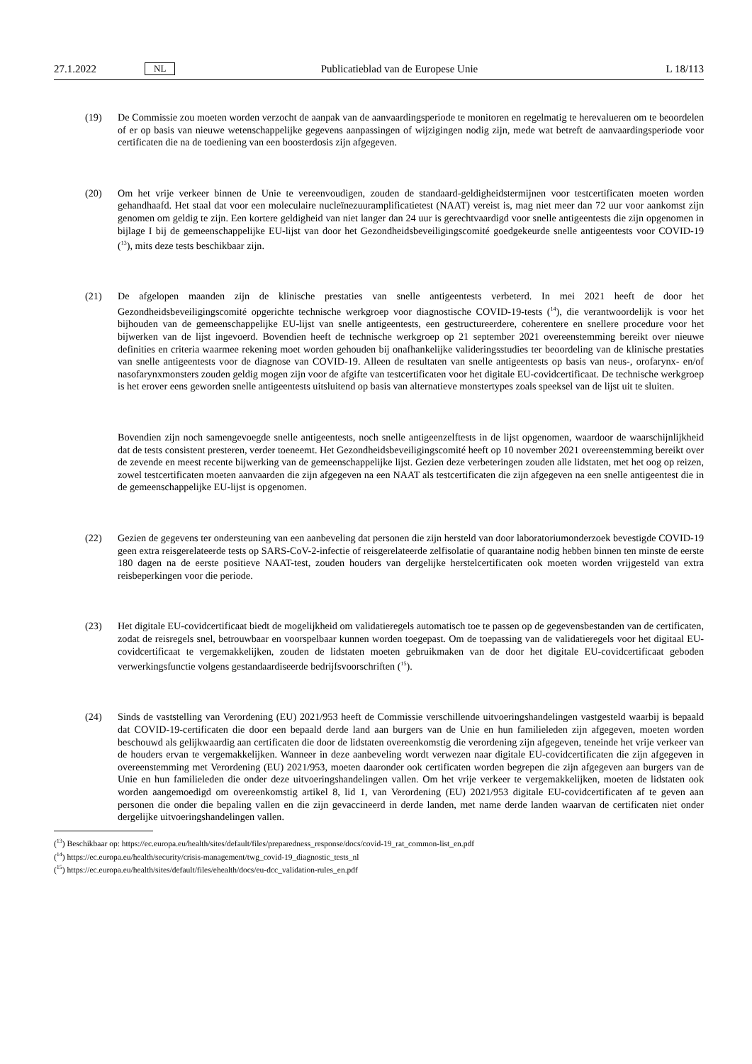27.1.2022 NL Publicatieblad van de Europese Unie L 18/113
(19) De Commissie zou moeten worden verzocht de aanpak van de aanvaardingsperiode te monitoren en regelmatig te herevalueren om te beoordelen of er op basis van nieuwe wetenschappelijke gegevens aanpassingen of wijzigingen nodig zijn, mede wat betreft de aanvaardingsperiode voor certificaten die na de toediening van een boosterdosis zijn afgegeven.
(20) Om het vrije verkeer binnen de Unie te vereenvoudigen, zouden de standaard-geldigheidstermijnen voor testcertificaten moeten worden gehandhaafd. Het staal dat voor een moleculaire nucleïnezuuramplificatietest (NAAT) vereist is, mag niet meer dan 72 uur voor aankomst zijn genomen om geldig te zijn. Een kortere geldigheid van niet langer dan 24 uur is gerechtvaardigd voor snelle antigeentests die zijn opgenomen in bijlage I bij de gemeenschappelijke EU-lijst van door het Gezondheidsbeveiligingscomité goedgekeurde snelle antigeentests voor COVID-19 (<sup>13</sup>), mits deze tests beschikbaar zijn.
(21) De afgelopen maanden zijn de klinische prestaties van snelle antigeentests verbeterd. In mei 2021 heeft de door het Gezondheidsbeveiligingscomité opgerichte technische werkgroep voor diagnostische COVID-19-tests (<sup>14</sup>), die verantwoordelijk is voor het bijhouden van de gemeenschappelijke EU-lijst van snelle antigeentests, een gestructureerdere, coherentere en snellere procedure voor het bijwerken van de lijst ingevoerd. Bovendien heeft de technische werkgroep op 21 september 2021 overeenstemming bereikt over nieuwe definities en criteria waarmee rekening moet worden gehouden bij onafhankelijke valideringsstudies ter beoordeling van de klinische prestaties van snelle antigeentests voor de diagnose van COVID-19. Alleen de resultaten van snelle antigeentests op basis van neus-, orofarynx- en/of nasofarynxmonsters zouden geldig mogen zijn voor de afgifte van testcertificaten voor het digitale EU-covidcertificaat. De technische werkgroep is het erover eens geworden snelle antigeentests uitsluitend op basis van alternatieve monstertypes zoals speeksel van de lijst uit te sluiten.
Bovendien zijn noch samengevoegde snelle antigeentests, noch snelle antigeenzelftests in de lijst opgenomen, waardoor de waarschijnlijkheid dat de tests consistent presteren, verder toeneemt. Het Gezondheidsbeveiligingscomité heeft op 10 november 2021 overeenstemming bereikt over de zevende en meest recente bijwerking van de gemeenschappelijke lijst. Gezien deze verbeteringen zouden alle lidstaten, met het oog op reizen, zowel testcertificaten moeten aanvaarden die zijn afgegeven na een NAAT als testcertificaten die zijn afgegeven na een snelle antigeentest die in de gemeenschappelijke EU-lijst is opgenomen.
(22) Gezien de gegevens ter ondersteuning van een aanbeveling dat personen die zijn hersteld van door laboratoriumonderzoek bevestigde COVID-19 geen extra reisgerelateerde tests op SARS-CoV-2-infectie of reisgerelateerde zelfisolatie of quarantaine nodig hebben binnen ten minste de eerste 180 dagen na de eerste positieve NAAT-test, zouden houders van dergelijke herstelcertificaten ook moeten worden vrijgesteld van extra reisbeperkingen voor die periode.
(23) Het digitale EU-covidcertificaat biedt de mogelijkheid om validatieregels automatisch toe te passen op de gegevensbestanden van de certificaten, zodat de reisregels snel, betrouwbaar en voorspelbaar kunnen worden toegepast. Om de toepassing van de validatieregels voor het digitaal EU-covidcertificaat te vergemakkelijken, zouden de lidstaten moeten gebruikmaken van de door het digitale EU-covidcertificaat geboden verwerkingsfunctie volgens gestandaardiseerde bedrijfsvoorschriften (<sup>15</sup>).
(24) Sinds de vaststelling van Verordening (EU) 2021/953 heeft de Commissie verschillende uitvoeringshandelingen vastgesteld waarbij is bepaald dat COVID-19-certificaten die door een bepaald derde land aan burgers van de Unie en hun familieleden zijn afgegeven, moeten worden beschouwd als gelijkwaardig aan certificaten die door de lidstaten overeenkomstig die verordening zijn afgegeven, teneinde het vrije verkeer van de houders ervan te vergemakkelijken. Wanneer in deze aanbeveling wordt verwezen naar digitale EU-covidcertificaten die zijn afgegeven in overeenstemming met Verordening (EU) 2021/953, moeten daaronder ook certificaten worden begrepen die zijn afgegeven aan burgers van de Unie en hun familieleden die onder deze uitvoeringshandelingen vallen. Om het vrije verkeer te vergemakkelijken, moeten de lidstaten ook worden aangemoedigd om overeenkomstig artikel 8, lid 1, van Verordening (EU) 2021/953 digitale EU-covidcertificaten af te geven aan personen die onder die bepaling vallen en die zijn gevaccineerd in derde landen, met name derde landen waarvan de certificaten niet onder dergelijke uitvoeringshandelingen vallen.
(<sup>13</sup>) Beschikbaar op: https://ec.europa.eu/health/sites/default/files/preparedness_response/docs/covid-19_rat_common-list_en.pdf
(<sup>14</sup>) https://ec.europa.eu/health/security/crisis-management/twg_covid-19_diagnostic_tests_nl
(<sup>15</sup>) https://ec.europa.eu/health/sites/default/files/ehealth/docs/eu-dcc_validation-rules_en.pdf